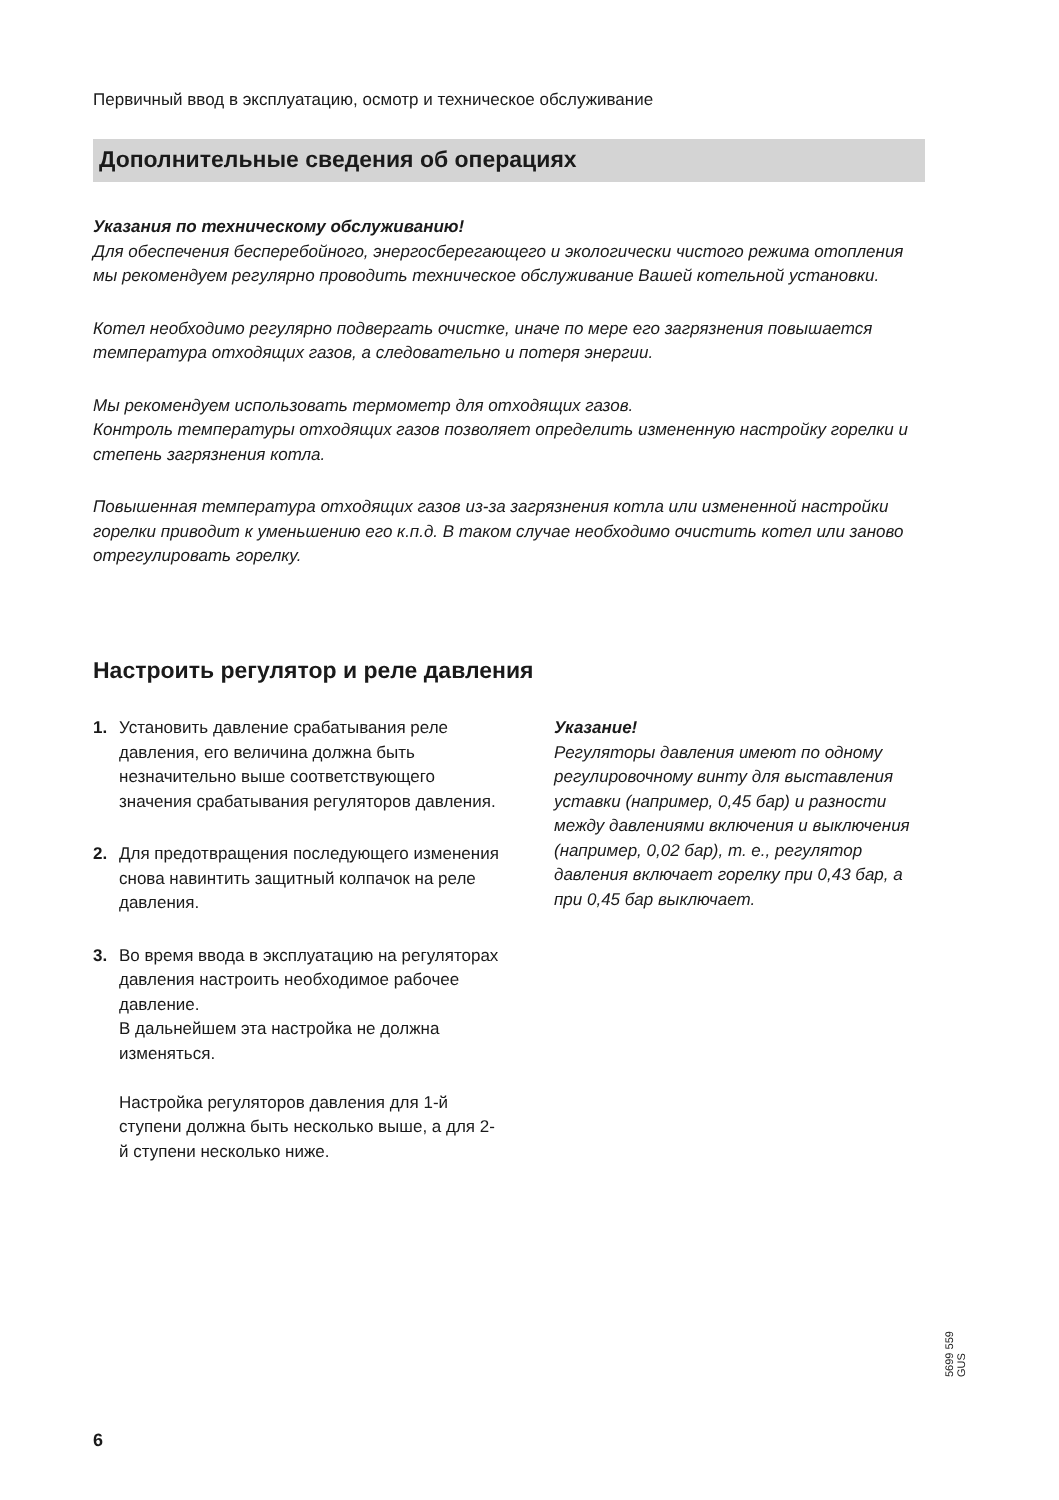Первичный ввод в эксплуатацию, осмотр и техническое обслуживание
Дополнительные сведения об операциях
Указания по техническому обслуживанию!
Для обеспечения бесперебойного, энергосберегающего и экологически чистого режима отопления мы рекомендуем регулярно проводить техническое обслуживание Вашей котельной установки.
Котел необходимо регулярно подвергать очистке, иначе по мере его загрязнения повышается температура отходящих газов, а следовательно и потеря энергии.
Мы рекомендуем использовать термометр для отходящих газов.
Контроль температуры отходящих газов позволяет определить измененную настройку горелки и степень загрязнения котла.
Повышенная температура отходящих газов из-за загрязнения котла или измененной настройки горелки приводит к уменьшению его к.п.д. В таком случае необходимо очистить котел или заново отрегулировать горелку.
Настроить регулятор и реле давления
1. Установить давление срабатывания реле давления, его величина должна быть незначительно выше соответст­вующего значения срабатывания ре­гуляторов давления.
2. Для предотвращения последующего изменения снова навинтить защитный колпачок на реле давления.
3. Во время ввода в эксплуатацию на регуляторах давления настроить необходимое рабочее давление.
В дальнейшем эта настройка не должна изменяться.
Настройка регуляторов давления для 1-й ступени должна быть несколько выше, а для 2-й ступени несколько ниже.
Указание!
Регуляторы давления имеют по одному регулировочному винту для выставле­ния уставки (например, 0,45 бар) и разности между давлениями включе­ния и выключения (например, 0,02 бар), т. е., регулятор давления включает горелку при 0,43 бар, а при 0,45 бар выключает.
5699 559 GUS
6